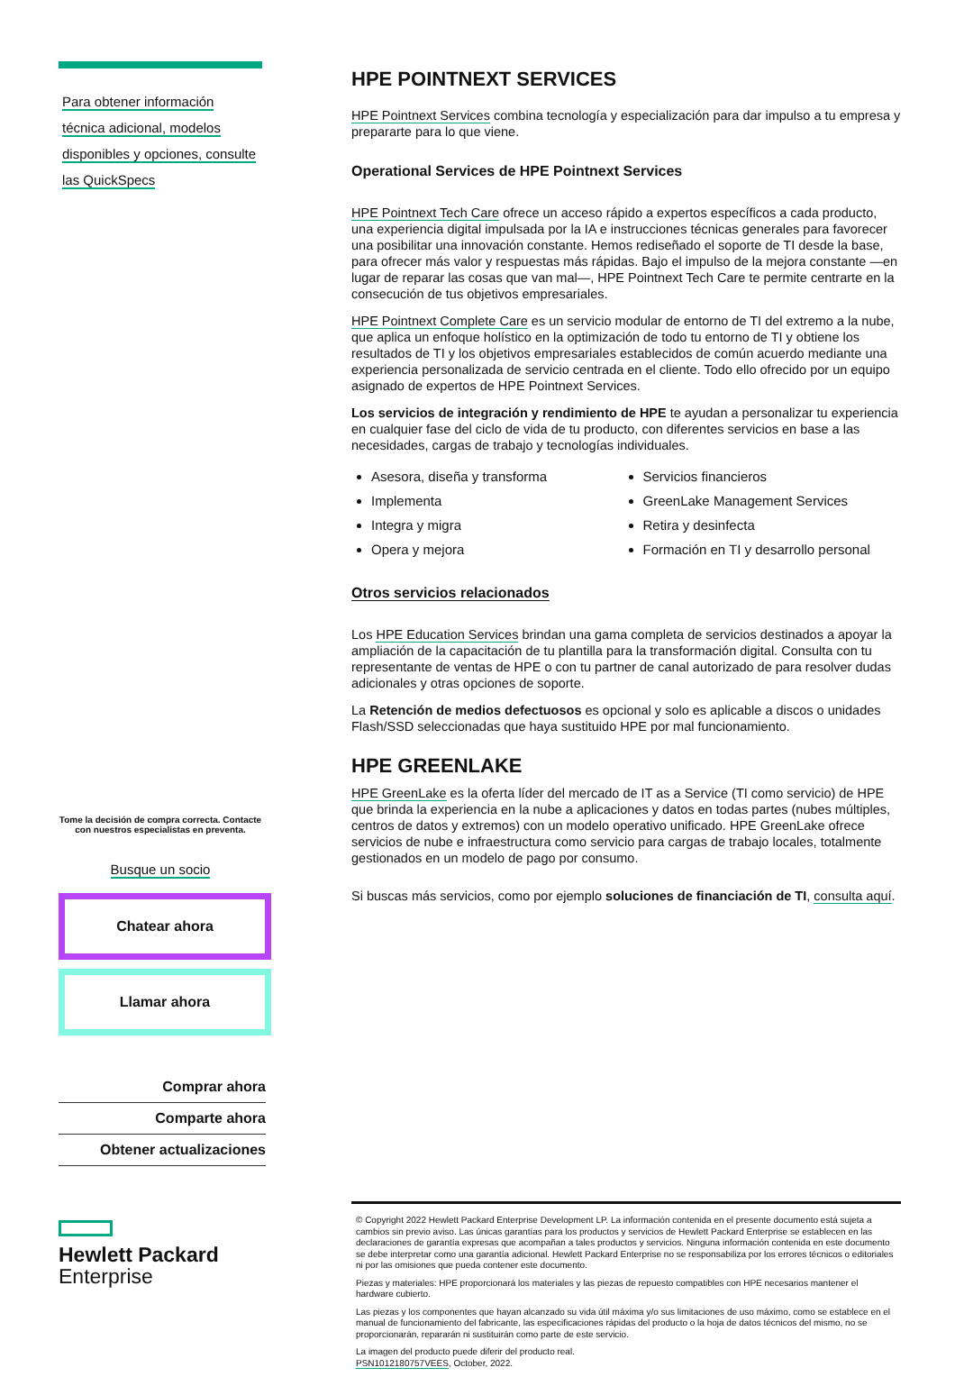Para obtener información
técnica adicional, modelos
disponibles y opciones, consulte
las QuickSpecs
Tome la decisión de compra correcta. Contacte con nuestros especialistas en preventa.
Busque un socio
Chatear ahora
Llamar ahora
Comprar ahora
Comparte ahora
Obtener actualizaciones
Hewlett Packard
Enterprise
HPE POINTNEXT SERVICES
HPE Pointnext Services combina tecnología y especialización para dar impulso a tu empresa y prepararte para lo que viene.
Operational Services de HPE Pointnext Services
HPE Pointnext Tech Care ofrece un acceso rápido a expertos específicos a cada producto, una experiencia digital impulsada por la IA e instrucciones técnicas generales para favorecer una posibilitar una innovación constante. Hemos rediseñado el soporte de TI desde la base, para ofrecer más valor y respuestas más rápidas. Bajo el impulso de la mejora constante —en lugar de reparar las cosas que van mal—, HPE Pointnext Tech Care te permite centrarte en la consecución de tus objetivos empresariales.
HPE Pointnext Complete Care es un servicio modular de entorno de TI del extremo a la nube, que aplica un enfoque holístico en la optimización de todo tu entorno de TI y obtiene los resultados de TI y los objetivos empresariales establecidos de común acuerdo mediante una experiencia personalizada de servicio centrada en el cliente. Todo ello ofrecido por un equipo asignado de expertos de HPE Pointnext Services.
Los servicios de integración y rendimiento de HPE te ayudan a personalizar tu experiencia en cualquier fase del ciclo de vida de tu producto, con diferentes servicios en base a las necesidades, cargas de trabajo y tecnologías individuales.
Asesora, diseña y transforma
Implementa
Integra y migra
Opera y mejora
Servicios financieros
GreenLake Management Services
Retira y desinfecta
Formación en TI y desarrollo personal
Otros servicios relacionados
Los HPE Education Services brindan una gama completa de servicios destinados a apoyar la ampliación de la capacitación de tu plantilla para la transformación digital. Consulta con tu representante de ventas de HPE o con tu partner de canal autorizado de para resolver dudas adicionales y otras opciones de soporte.
La Retención de medios defectuosos es opcional y solo es aplicable a discos o unidades Flash/SSD seleccionadas que haya sustituido HPE por mal funcionamiento.
HPE GREENLAKE
HPE GreenLake es la oferta líder del mercado de IT as a Service (TI como servicio) de HPE que brinda la experiencia en la nube a aplicaciones y datos en todas partes (nubes múltiples, centros de datos y extremos) con un modelo operativo unificado. HPE GreenLake ofrece servicios de nube e infraestructura como servicio para cargas de trabajo locales, totalmente gestionados en un modelo de pago por consumo.
Si buscas más servicios, como por ejemplo soluciones de financiación de TI, consulta aquí.
© Copyright 2022 Hewlett Packard Enterprise Development LP. La información contenida en el presente documento está sujeta a cambios sin previo aviso. Las únicas garantías para los productos y servicios de Hewlett Packard Enterprise se establecen en las declaraciones de garantía expresas que acompañan a tales productos y servicios. Ninguna información contenida en este documento se debe interpretar como una garantía adicional. Hewlett Packard Enterprise no se responsabiliza por los errores técnicos o editoriales ni por las omisiones que pueda contener este documento.
Piezas y materiales: HPE proporcionará los materiales y las piezas de repuesto compatibles con HPE necesarios mantener el hardware cubierto.
Las piezas y los componentes que hayan alcanzado su vida útil máxima y/o sus limitaciones de uso máximo, como se establece en el manual de funcionamiento del fabricante, las especificaciones rápidas del producto o la hoja de datos técnicos del mismo, no se proporcionarán, repararán ni sustituirán como parte de este servicio.
La imagen del producto puede diferir del producto real.
PSN1012180757VEES, October, 2022.